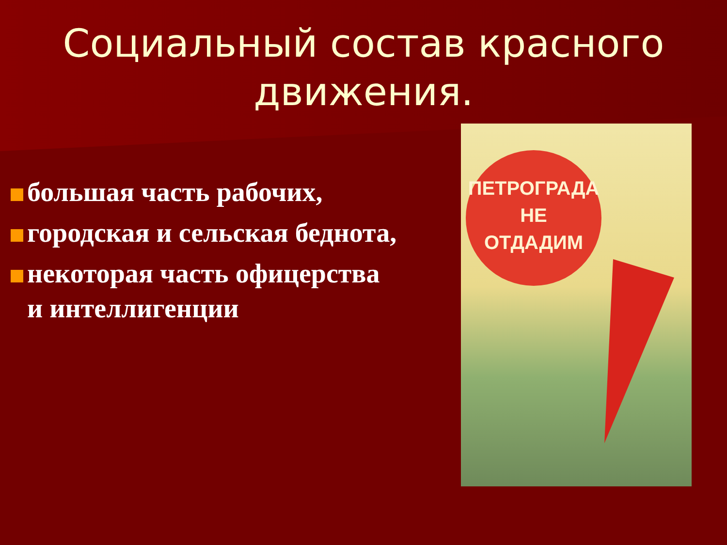Социальный состав красного движения.
большая часть рабочих,
городская и сельская беднота,
некоторая часть офицерства и интеллигенции
ПЕТРОГРАДА
НЕ
ОТДАДИМ